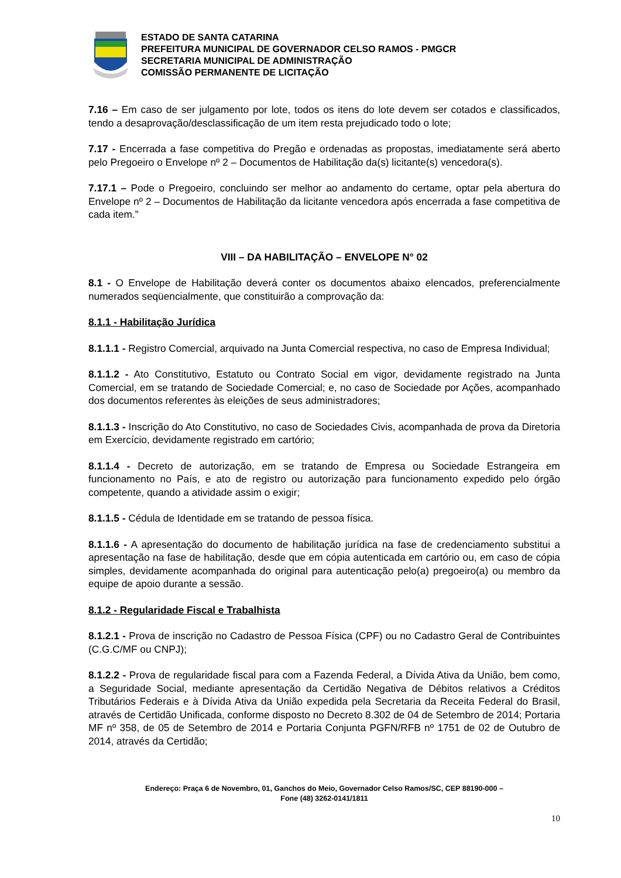ESTADO DE SANTA CATARINA
PREFEITURA MUNICIPAL DE GOVERNADOR CELSO RAMOS - PMGCR
SECRETARIA MUNICIPAL DE ADMINISTRAÇÃO
COMISSÃO PERMANENTE DE LICITAÇÃO
7.16 – Em caso de ser julgamento por lote, todos os itens do lote devem ser cotados e classificados, tendo a desaprovação/desclassificação de um item resta prejudicado todo o lote;
7.17 - Encerrada a fase competitiva do Pregão e ordenadas as propostas, imediatamente será aberto pelo Pregoeiro o Envelope nº 2 – Documentos de Habilitação da(s) licitante(s) vencedora(s).
7.17.1 – Pode o Pregoeiro, concluindo ser melhor ao andamento do certame, optar pela abertura do Envelope nº 2 – Documentos de Habilitação da licitante vencedora após encerrada a fase competitiva de cada item.”
VIII – DA HABILITAÇÃO – ENVELOPE N° 02
8.1 - O Envelope de Habilitação deverá conter os documentos abaixo elencados, preferencialmente numerados seqüencialmente, que constituirão a comprovação da:
8.1.1 - Habilitação Jurídica
8.1.1.1 - Registro Comercial, arquivado na Junta Comercial respectiva, no caso de Empresa Individual;
8.1.1.2 - Ato Constitutivo, Estatuto ou Contrato Social em vigor, devidamente registrado na Junta Comercial, em se tratando de Sociedade Comercial; e, no caso de Sociedade por Ações, acompanhado dos documentos referentes às eleições de seus administradores;
8.1.1.3 - Inscrição do Ato Constitutivo, no caso de Sociedades Civis, acompanhada de prova da Diretoria em Exercício, devidamente registrado em cartório;
8.1.1.4 - Decreto de autorização, em se tratando de Empresa ou Sociedade Estrangeira em funcionamento no País, e ato de registro ou autorização para funcionamento expedido pelo órgão competente, quando a atividade assim o exigir;
8.1.1.5 - Cédula de Identidade em se tratando de pessoa física.
8.1.1.6 - A apresentação do documento de habilitação jurídica na fase de credenciamento substitui a apresentação na fase de habilitação, desde que em cópia autenticada em cartório ou, em caso de cópia simples, devidamente acompanhada do original para autenticação pelo(a) pregoeiro(a) ou membro da equipe de apoio durante a sessão.
8.1.2 - Regularidade Fiscal e Trabalhista
8.1.2.1 - Prova de inscrição no Cadastro de Pessoa Física (CPF) ou no Cadastro Geral de Contribuintes (C.G.C/MF ou CNPJ);
8.1.2.2 - Prova de regularidade fiscal para com a Fazenda Federal, a Dívida Ativa da União, bem como, a Seguridade Social, mediante apresentação da Certidão Negativa de Débitos relativos a Créditos Tributários Federais e à Dívida Ativa da União expedida pela Secretaria da Receita Federal do Brasil, através de Certidão Unificada, conforme disposto no Decreto 8.302 de 04 de Setembro de 2014; Portaria MF nº 358, de 05 de Setembro de 2014 e Portaria Conjunta PGFN/RFB nº 1751 de 02 de Outubro de 2014, através da Certidão;
Endereço: Praça 6 de Novembro, 01, Ganchos do Meio, Governador Celso Ramos/SC, CEP 88190-000 –
Fone (48) 3262-0141/1811
10